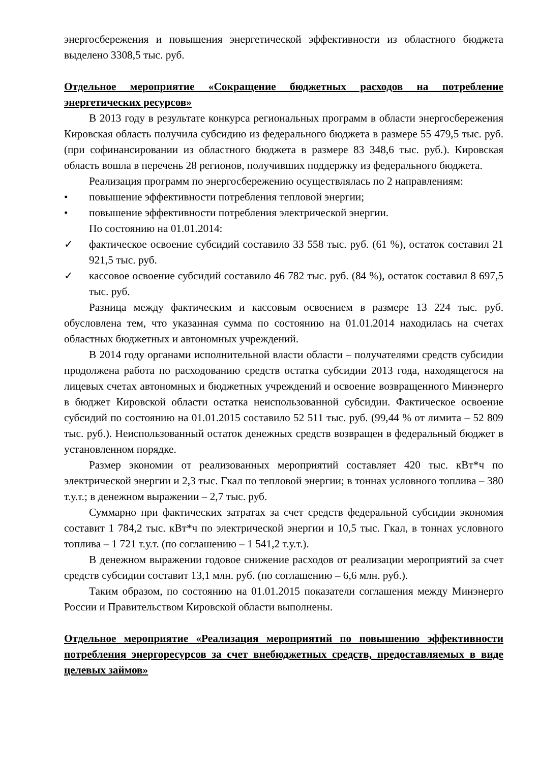энергосбережения и повышения энергетической эффективности из областного бюджета выделено 3308,5 тыс. руб.
Отдельное мероприятие «Сокращение бюджетных расходов на потребление энергетических ресурсов»
В 2013 году в результате конкурса региональных программ в области энергосбережения Кировская область получила субсидию из федерального бюджета в размере 55 479,5 тыс. руб. (при софинансировании из областного бюджета в размере 83 348,6 тыс. руб.). Кировская область вошла в перечень 28 регионов, получивших поддержку из федерального бюджета.
Реализация программ по энергосбережению осуществлялась по 2 направлениям:
• повышение эффективности потребления тепловой энергии;
• повышение эффективности потребления электрической энергии.
По состоянию на 01.01.2014:
✓ фактическое освоение субсидий составило 33 558 тыс. руб. (61 %), остаток составил 21 921,5 тыс. руб.
✓ кассовое освоение субсидий составило 46 782 тыс. руб. (84 %), остаток составил 8 697,5 тыс. руб.
Разница между фактическим и кассовым освоением в размере 13 224 тыс. руб. обусловлена тем, что указанная сумма по состоянию на 01.01.2014 находилась на счетах областных бюджетных и автономных учреждений.
В 2014 году органами исполнительной власти области – получателями средств субсидии продолжена работа по расходованию средств остатка субсидии 2013 года, находящегося на лицевых счетах автономных и бюджетных учреждений и освоение возвращенного Минэнерго в бюджет Кировской области остатка неиспользованной субсидии. Фактическое освоение субсидий по состоянию на 01.01.2015 составило 52 511 тыс. руб. (99,44 % от лимита – 52 809 тыс. руб.). Неиспользованный остаток денежных средств возвращен в федеральный бюджет в установленном порядке.
Размер экономии от реализованных мероприятий составляет 420 тыс. кВт*ч по электрической энергии и 2,3 тыс. Гкал по тепловой энергии; в тоннах условного топлива – 380 т.у.т.; в денежном выражении – 2,7 тыс. руб.
Суммарно при фактических затратах за счет средств федеральной субсидии экономия составит 1 784,2 тыс. кВт*ч по электрической энергии и 10,5 тыс. Гкал, в тоннах условного топлива – 1 721 т.у.т. (по соглашению – 1 541,2 т.у.т.).
В денежном выражении годовое снижение расходов от реализации мероприятий за счет средств субсидии составит 13,1 млн. руб. (по соглашению – 6,6 млн. руб.).
Таким образом, по состоянию на 01.01.2015 показатели соглашения между Минэнерго России и Правительством Кировской области выполнены.
Отдельное мероприятие «Реализация мероприятий по повышению эффективности потребления энергоресурсов за счет внебюджетных средств, предоставляемых в виде целевых займов»